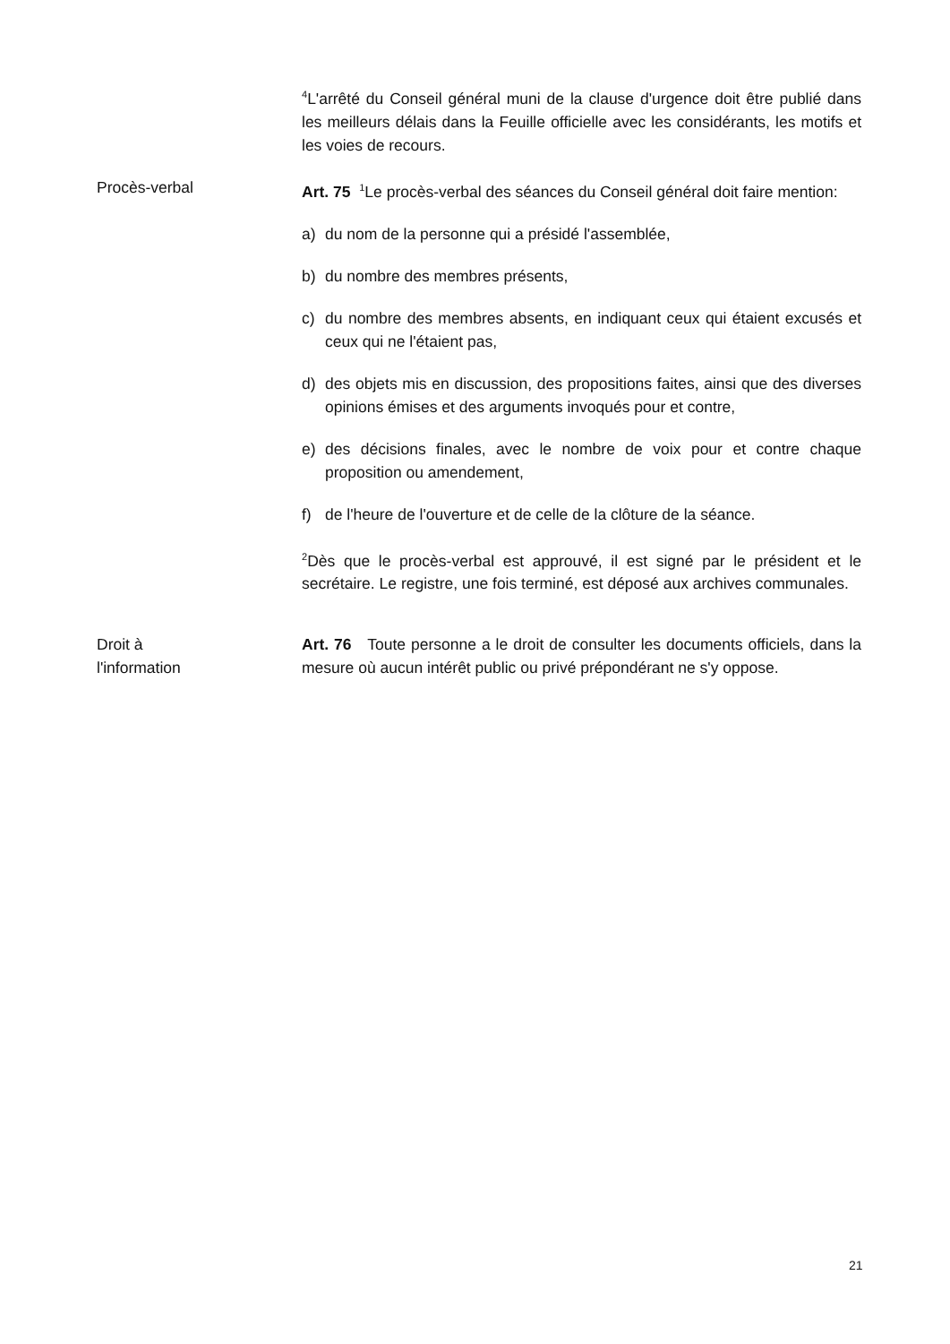<sup>4</sup> L'arrêté du Conseil général muni de la clause d'urgence doit être publié dans les meilleurs délais dans la Feuille officielle avec les considérants, les motifs et les voies de recours.
Procès-verbal Art. 75 <sup>1</sup>Le procès-verbal des séances du Conseil général doit faire mention:
a) du nom de la personne qui a présidé l'assemblée,
b) du nombre des membres présents,
c) du nombre des membres absents, en indiquant ceux qui étaient excusés et ceux qui ne l'étaient pas,
d) des objets mis en discussion, des propositions faites, ainsi que des diverses opinions émises et des arguments invoqués pour et contre,
e) des décisions finales, avec le nombre de voix pour et contre chaque proposition ou amendement,
f) de l'heure de l'ouverture et de celle de la clôture de la séance.
<sup>2</sup> Dès que le procès-verbal est approuvé, il est signé par le président et le secrétaire. Le registre, une fois terminé, est déposé aux archives communales.
Droit à l'information Art. 76 Toute personne a le droit de consulter les documents officiels, dans la mesure où aucun intérêt public ou privé prépondérant ne s'y oppose.
21